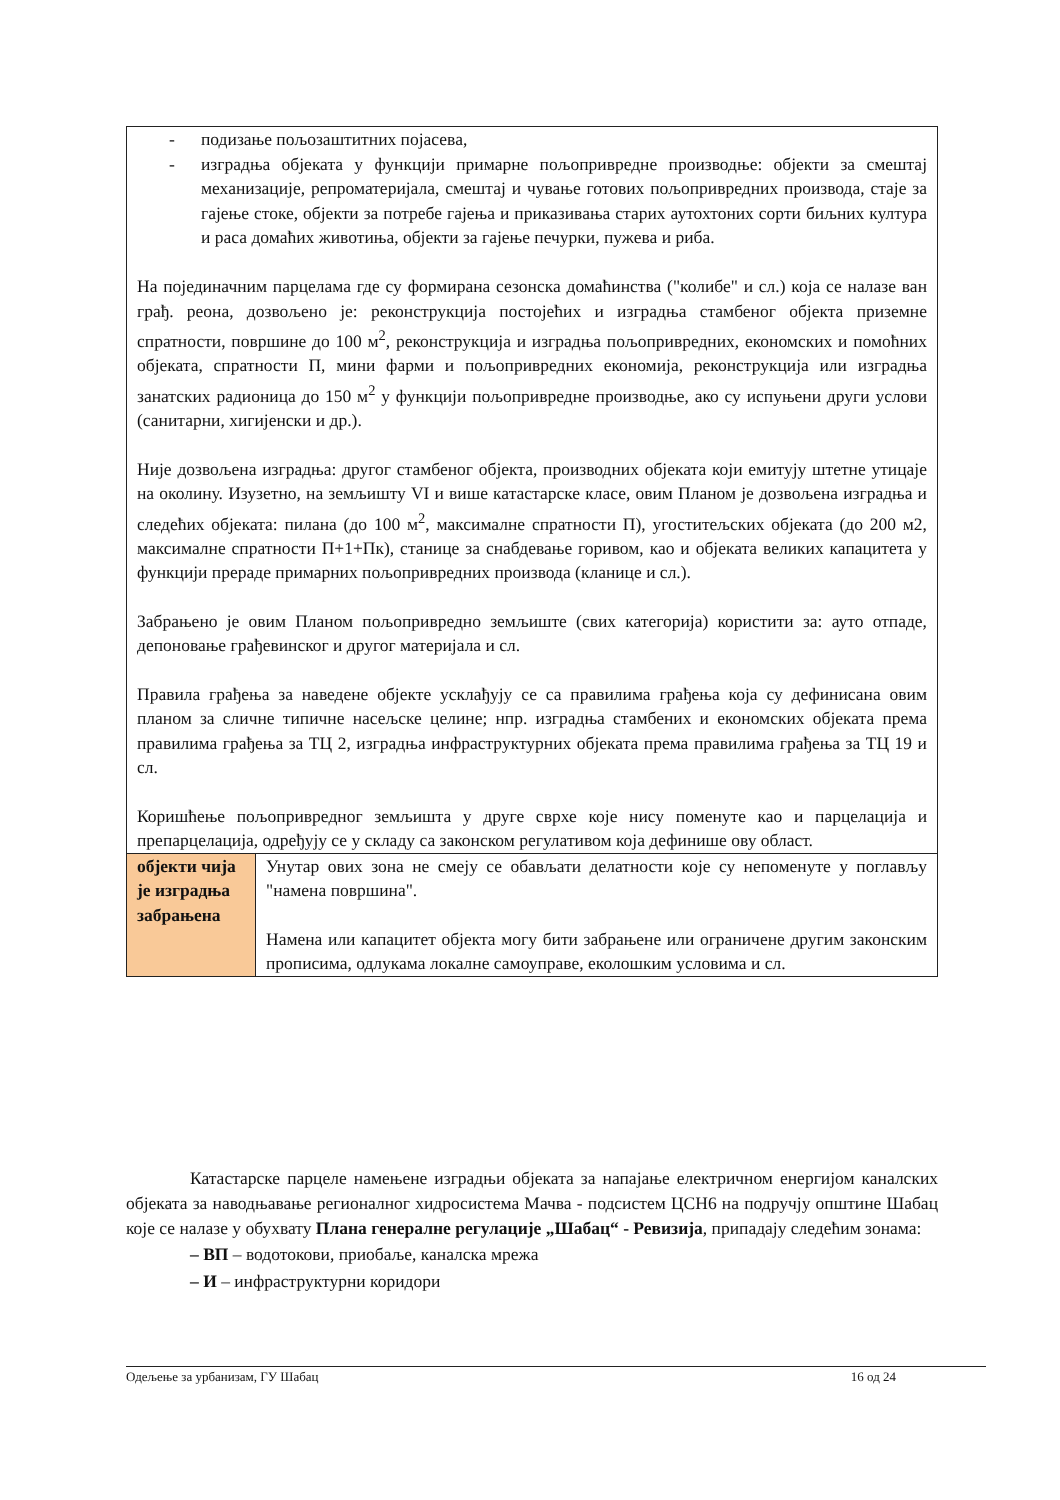| - подизање пољозаштитних појасева, - изградња објеката у функцији примарне пољопривредне производње: објекти за смештај механизације, репроматеријала, смештај и чување готових пољопривредних производа, стаје за гајење стоке, објекти за потребе гајења и приказивања старих аутохтоних сорти биљних култура и раса домаћих животиња, објекти за гајење печурки, пужева и риба. На појединачним парцелама где су формирана сезонска домаћинства ("колибе" и сл.) која се налазе ван грађ. реона, дозвољено је: реконструкција постојећих и изградња стамбеног објекта приземне спратности, површине до 100 м<sup>2</sup>, реконструкција и изградња пољопривредних, економских и помоћних објеката, спратности П, мини фарми и пољопривредних економија, реконструкција или изградња занатских радионица до 150 м<sup>2</sup> у функцији пољопривредне производње, ако су испуњени други услови (санитарни, хигијенски и др.). Није дозвољена изградња: другог стамбеног објекта, производних објеката који емитују штетне утицаје на околину. Изузетно, на земљишту VI и више катастарске класе, овим Планом је дозвољена изградња и следећих објеката: пилана (до 100 м<sup>2</sup>, максималне спратности П), угоститељских објеката (до 200 м2, максималне спратности П+1+Пк), станице за снабдевање горивом, као и објеката великих капацитета у функцији прераде примарних пољопривредних производа (кланице и сл.). Забрањено је овим Планом пољопривредно земљиште (свих категорија) користити за: ауто отпаде, депоновање грађевинског и другог материјала и сл. Правила грађења за наведене објекте усклађују се са правилима грађења која су дефинисана овим планом за сличне типичне насељске целине; нпр. изградња стамбених и економских објеката према правилима грађења за ТЦ 2, изградња инфраструктурних објеката према правилима грађења за ТЦ 19 и сл. Коришћење пољопривредног земљишта у друге сврхе које нису поменуте као и парцелација и препарцелација, одређују се у складу са законском регулативом која дефинише ову област. | |
| објекти чија је изградња забрањена | Унутар ових зона не смеју се обављати делатности које су непоменуте у поглављу "намена површина". Намена или капацитет објекта могу бити забрањене или ограничене другим законским прописима, одлукама локалне самоуправе, еколошким условима и сл. |
Катастарске парцеле намењене изградњи објеката за напајање електричном енергијом каналских објеката за наводњавање регионалног хидросистема Мачва - подсистем ЦСН6 на подручју општине Шабац које се налазе у обухвату Плана генералне регулације „Шабац“ - Ревизија, припадају следећим зонама:
– ВП – водотокови, приобаље, каналска мрежа
– И – инфраструктурни коридори
Одељење за урбанизам, ГУ Шабац 16 од 24